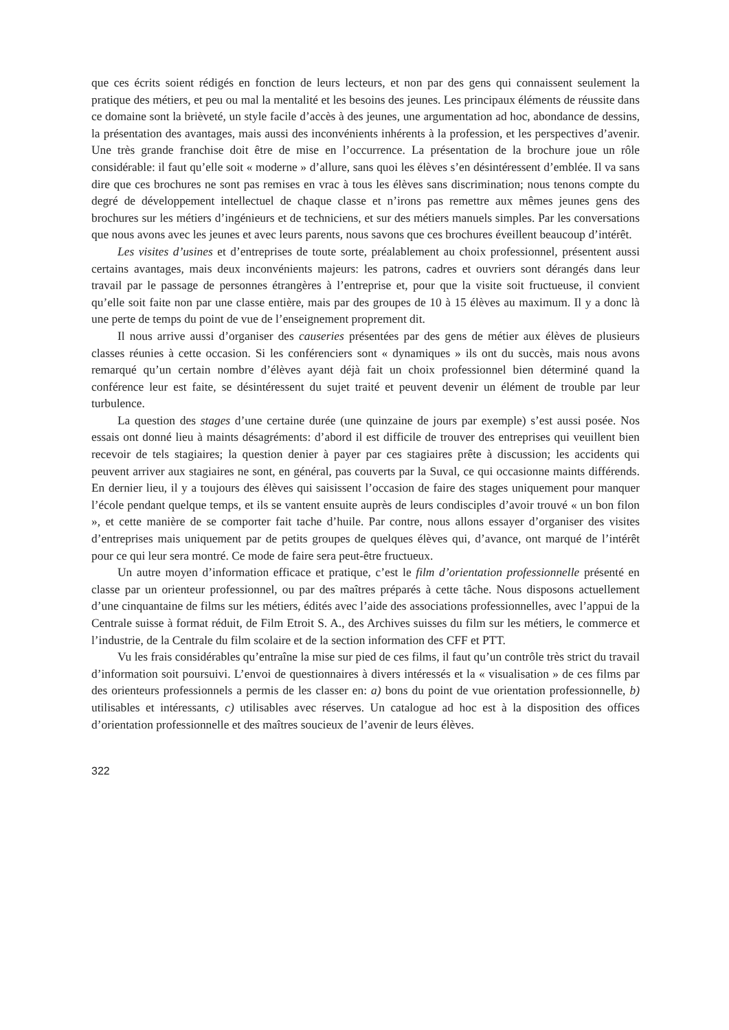que ces écrits soient rédigés en fonction de leurs lecteurs, et non par des gens qui connaissent seulement la pratique des métiers, et peu ou mal la mentalité et les besoins des jeunes. Les principaux éléments de réussite dans ce domaine sont la brièveté, un style facile d’accès à des jeunes, une argumentation ad hoc, abondance de dessins, la présentation des avantages, mais aussi des inconvénients inhérents à la profession, et les perspectives d’avenir. Une très grande franchise doit être de mise en l’occurrence. La présentation de la brochure joue un rôle considérable: il faut qu’elle soit « moderne » d’allure, sans quoi les élèves s’en désintéressent d’emblée. Il va sans dire que ces brochures ne sont pas remises en vrac à tous les élèves sans discrimination; nous tenons compte du degré de développement intellectuel de chaque classe et n’irons pas remettre aux mêmes jeunes gens des brochures sur les métiers d’ingénieurs et de techniciens, et sur des métiers manuels simples. Par les conversations que nous avons avec les jeunes et avec leurs parents, nous savons que ces brochures éveillent beaucoup d’intérêt.
Les visites d’usines et d’entreprises de toute sorte, préalablement au choix professionnel, présentent aussi certains avantages, mais deux inconvénients majeurs: les patrons, cadres et ouvriers sont dérangés dans leur travail par le passage de personnes étrangères à l’entreprise et, pour que la visite soit fructueuse, il convient qu’elle soit faite non par une classe entière, mais par des groupes de 10 à 15 élèves au maximum. Il y a donc là une perte de temps du point de vue de l’enseignement proprement dit.
Il nous arrive aussi d’organiser des causeries présentées par des gens de métier aux élèves de plusieurs classes réunies à cette occasion. Si les conférenciers sont « dynamiques » ils ont du succès, mais nous avons remarqué qu’un certain nombre d’élèves ayant déjà fait un choix professionnel bien déterminé quand la conférence leur est faite, se désintéressent du sujet traité et peuvent devenir un élément de trouble par leur turbulence.
La question des stages d’une certaine durée (une quinzaine de jours par exemple) s’est aussi posée. Nos essais ont donné lieu à maints désagréments: d’abord il est difficile de trouver des entreprises qui veuillent bien recevoir de tels stagiaires; la question denier à payer par ces stagiaires prête à discussion; les accidents qui peuvent arriver aux stagiaires ne sont, en général, pas couverts par la Suval, ce qui occasionne maints différends. En dernier lieu, il y a toujours des élèves qui saisissent l’occasion de faire des stages uniquement pour manquer l’école pendant quelque temps, et ils se vantent ensuite auprès de leurs condisciples d’avoir trouvé « un bon filon », et cette manière de se comporter fait tache d’huile. Par contre, nous allons essayer d’organiser des visites d’entreprises mais uniquement par de petits groupes de quelques élèves qui, d’avance, ont marqué de l’intérêt pour ce qui leur sera montré. Ce mode de faire sera peut-être fructueux.
Un autre moyen d’information efficace et pratique, c’est le film d’orientation professionnelle présenté en classe par un orienteur professionnel, ou par des maîtres préparés à cette tâche. Nous disposons actuellement d’une cinquantaine de films sur les métiers, édités avec l’aide des associations professionnelles, avec l’appui de la Centrale suisse à format réduit, de Film Etroit S. A., des Archives suisses du film sur les métiers, le commerce et l’industrie, de la Centrale du film scolaire et de la section information des CFF et PTT.
Vu les frais considérables qu’entraîne la mise sur pied de ces films, il faut qu’un contrôle très strict du travail d’information soit poursuivi. L’envoi de questionnaires à divers intéressés et la « visualisation » de ces films par des orienteurs professionnels a permis de les classer en: a) bons du point de vue orientation professionnelle, b) utilisables et intéressants, c) utilisables avec réserves. Un catalogue ad hoc est à la disposition des offices d’orientation professionnelle et des maîtres soucieux de l’avenir de leurs élèves.
322